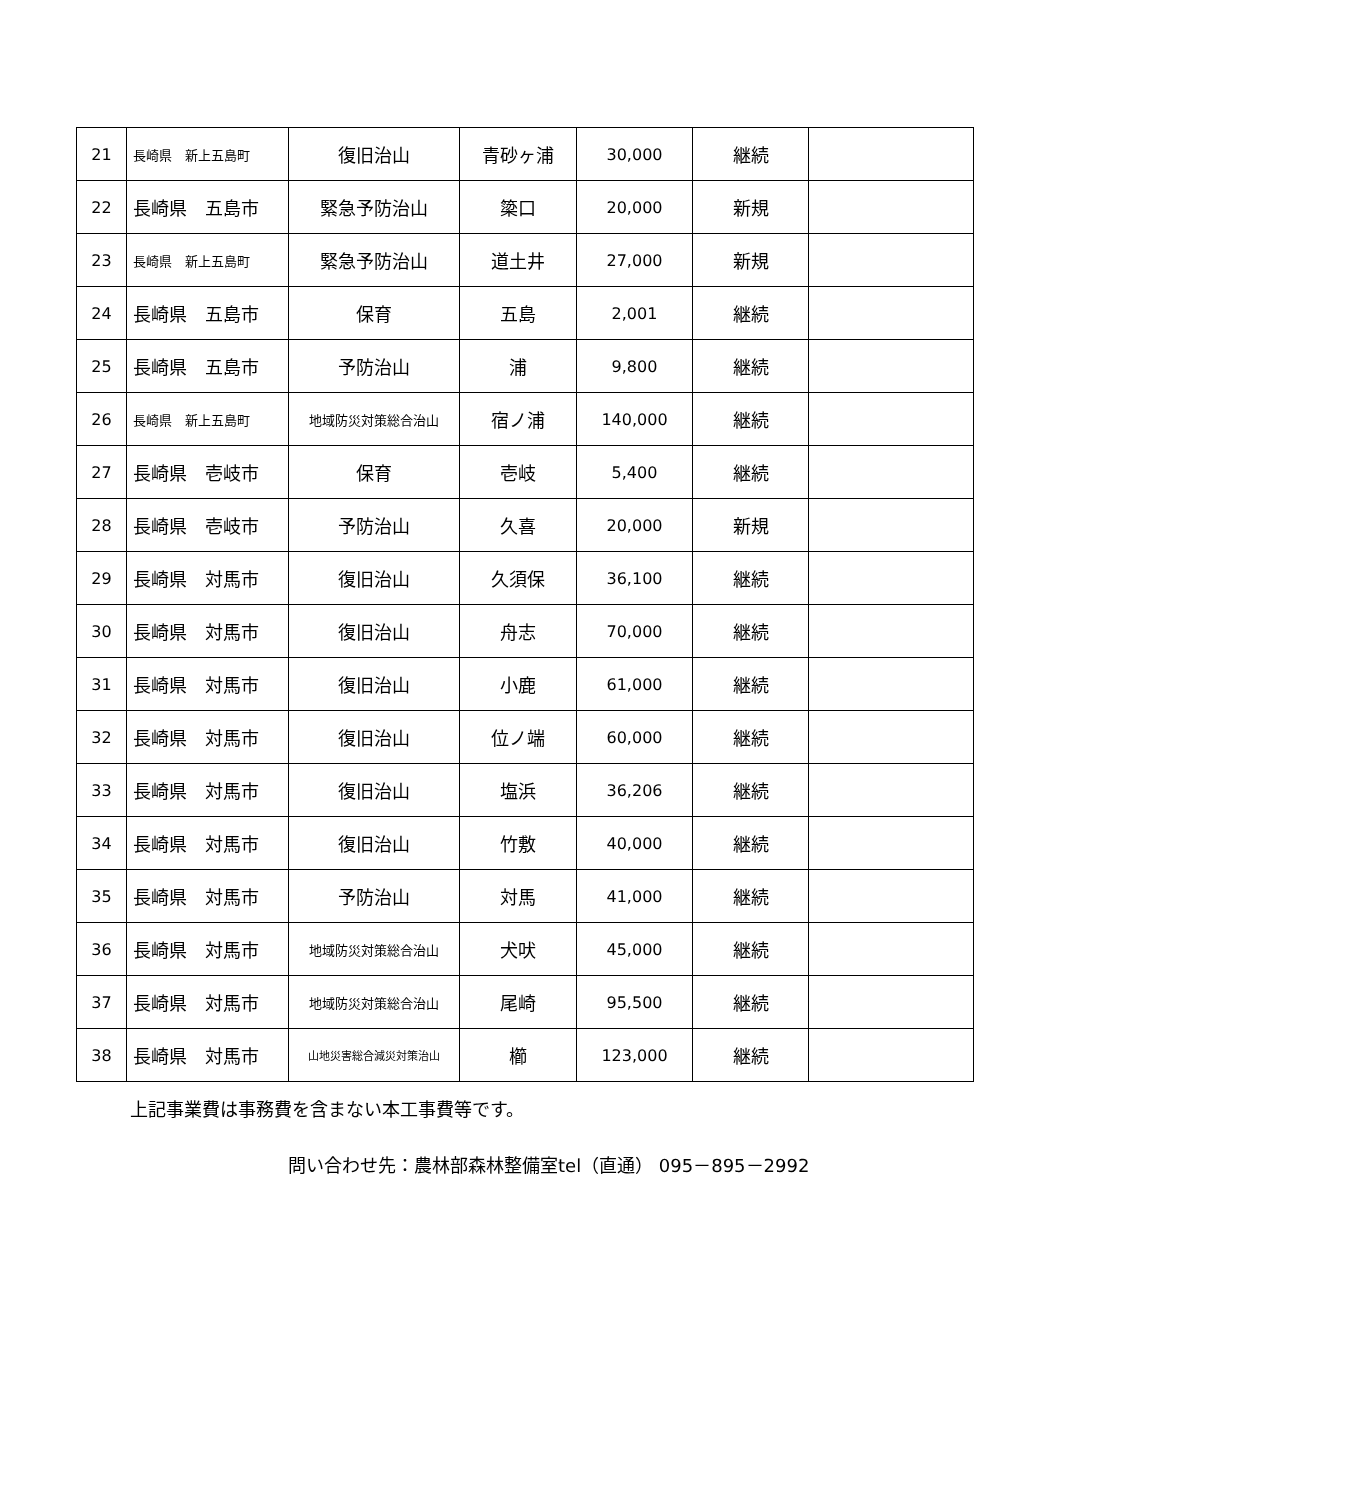| 21 | 長崎県 新上五島町 | 復旧治山 | 青砂ヶ浦 | 30,000 | 継続 | |
| 22 | 長崎県 五島市 | 緊急予防治山 | 簗口 | 20,000 | 新規 | |
| 23 | 長崎県 新上五島町 | 緊急予防治山 | 道土井 | 27,000 | 新規 | |
| 24 | 長崎県 五島市 | 保育 | 五島 | 2,001 | 継続 | |
| 25 | 長崎県 五島市 | 予防治山 | 浦 | 9,800 | 継続 | |
| 26 | 長崎県 新上五島町 | 地域防災対策総合治山 | 宿ノ浦 | 140,000 | 継続 | |
| 27 | 長崎県 壱岐市 | 保育 | 壱岐 | 5,400 | 継続 | |
| 28 | 長崎県 壱岐市 | 予防治山 | 久喜 | 20,000 | 新規 | |
| 29 | 長崎県 対馬市 | 復旧治山 | 久須保 | 36,100 | 継続 | |
| 30 | 長崎県 対馬市 | 復旧治山 | 舟志 | 70,000 | 継続 | |
| 31 | 長崎県 対馬市 | 復旧治山 | 小鹿 | 61,000 | 継続 | |
| 32 | 長崎県 対馬市 | 復旧治山 | 位ノ端 | 60,000 | 継続 | |
| 33 | 長崎県 対馬市 | 復旧治山 | 塩浜 | 36,206 | 継続 | |
| 34 | 長崎県 対馬市 | 復旧治山 | 竹敷 | 40,000 | 継続 | |
| 35 | 長崎県 対馬市 | 予防治山 | 対馬 | 41,000 | 継続 | |
| 36 | 長崎県 対馬市 | 地域防災対策総合治山 | 犬吠 | 45,000 | 継続 | |
| 37 | 長崎県 対馬市 | 地域防災対策総合治山 | 尾崎 | 95,500 | 継続 | |
| 38 | 長崎県 対馬市 | 山地災害総合減災対策治山 | 櫛 | 123,000 | 継続 | |
上記事業費は事務費を含まない本工事費等です。
問い合わせ先：農林部森林整備室tel（直通） 095－895－2992